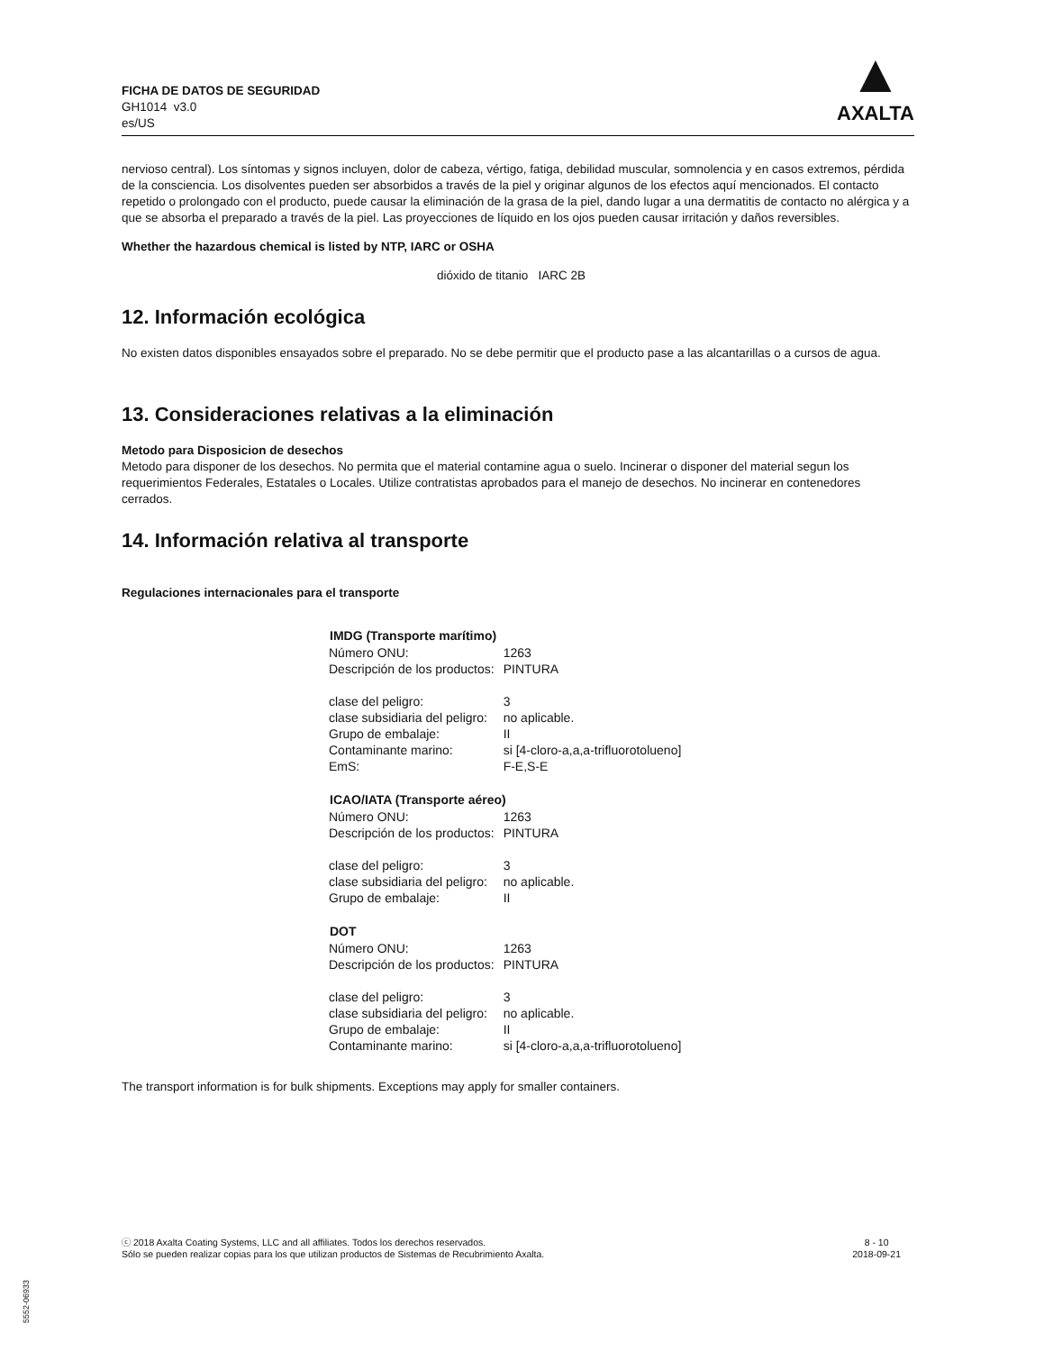FICHA DE DATOS DE SEGURIDAD
GH1014 v3.0
es/US
▲
AXALTA
nervioso central). Los síntomas y signos incluyen, dolor de cabeza, vértigo, fatiga, debilidad muscular, somnolencia y en casos extremos, pérdida de la consciencia. Los disolventes pueden ser absorbidos a través de la piel y originar algunos de los efectos aquí mencionados. El contacto repetido o prolongado con el producto, puede causar la eliminación de la grasa de la piel, dando lugar a una dermatitis de contacto no alérgica y a que se absorba el preparado a través de la piel. Las proyecciones de líquido en los ojos pueden causar irritación y daños reversibles.
Whether the hazardous chemical is listed by NTP, IARC or OSHA
dióxido de titanio IARC 2B
12. Información ecológica
No existen datos disponibles ensayados sobre el preparado. No se debe permitir que el producto pase a las alcantarillas o a cursos de agua.
13. Consideraciones relativas a la eliminación
Metodo para Disposicion de desechos
Metodo para disponer de los desechos. No permita que el material contamine agua o suelo. Incinerar o disponer del material segun los requerimientos Federales, Estatales o Locales. Utilize contratistas aprobados para el manejo de desechos. No incinerar en contenedores cerrados.
14. Información relativa al transporte
Regulaciones internacionales para el transporte
| IMDG (Transporte marítimo) | |
| --- | --- |
| Número ONU: | 1263 |
| Descripción de los productos: | PINTURA |
| clase del peligro: | 3 |
| clase subsidiaria del peligro: | no aplicable. |
| Grupo de embalaje: | II |
| Contaminante marino: | si [4-cloro-a,a,a-trifluorotolueno] |
| EmS: | F-E,S-E |
| ICAO/IATA (Transporte aéreo) | |
| Número ONU: | 1263 |
| Descripción de los productos: | PINTURA |
| clase del peligro: | 3 |
| clase subsidiaria del peligro: | no aplicable. |
| Grupo de embalaje: | II |
| DOT | |
| Número ONU: | 1263 |
| Descripción de los productos: | PINTURA |
| clase del peligro: | 3 |
| clase subsidiaria del peligro: | no aplicable. |
| Grupo de embalaje: | II |
| Contaminante marino: | si [4-cloro-a,a,a-trifluorotolueno] |
The transport information is for bulk shipments. Exceptions may apply for smaller containers.
ⓒ 2018 Axalta Coating Systems, LLC and all affiliates. Todos los derechos reservados.
Sólo se pueden realizar copias para los que utilizan productos de Sistemas de Recubrimiento Axalta.
8 - 10
2018-09-21
5552-06933